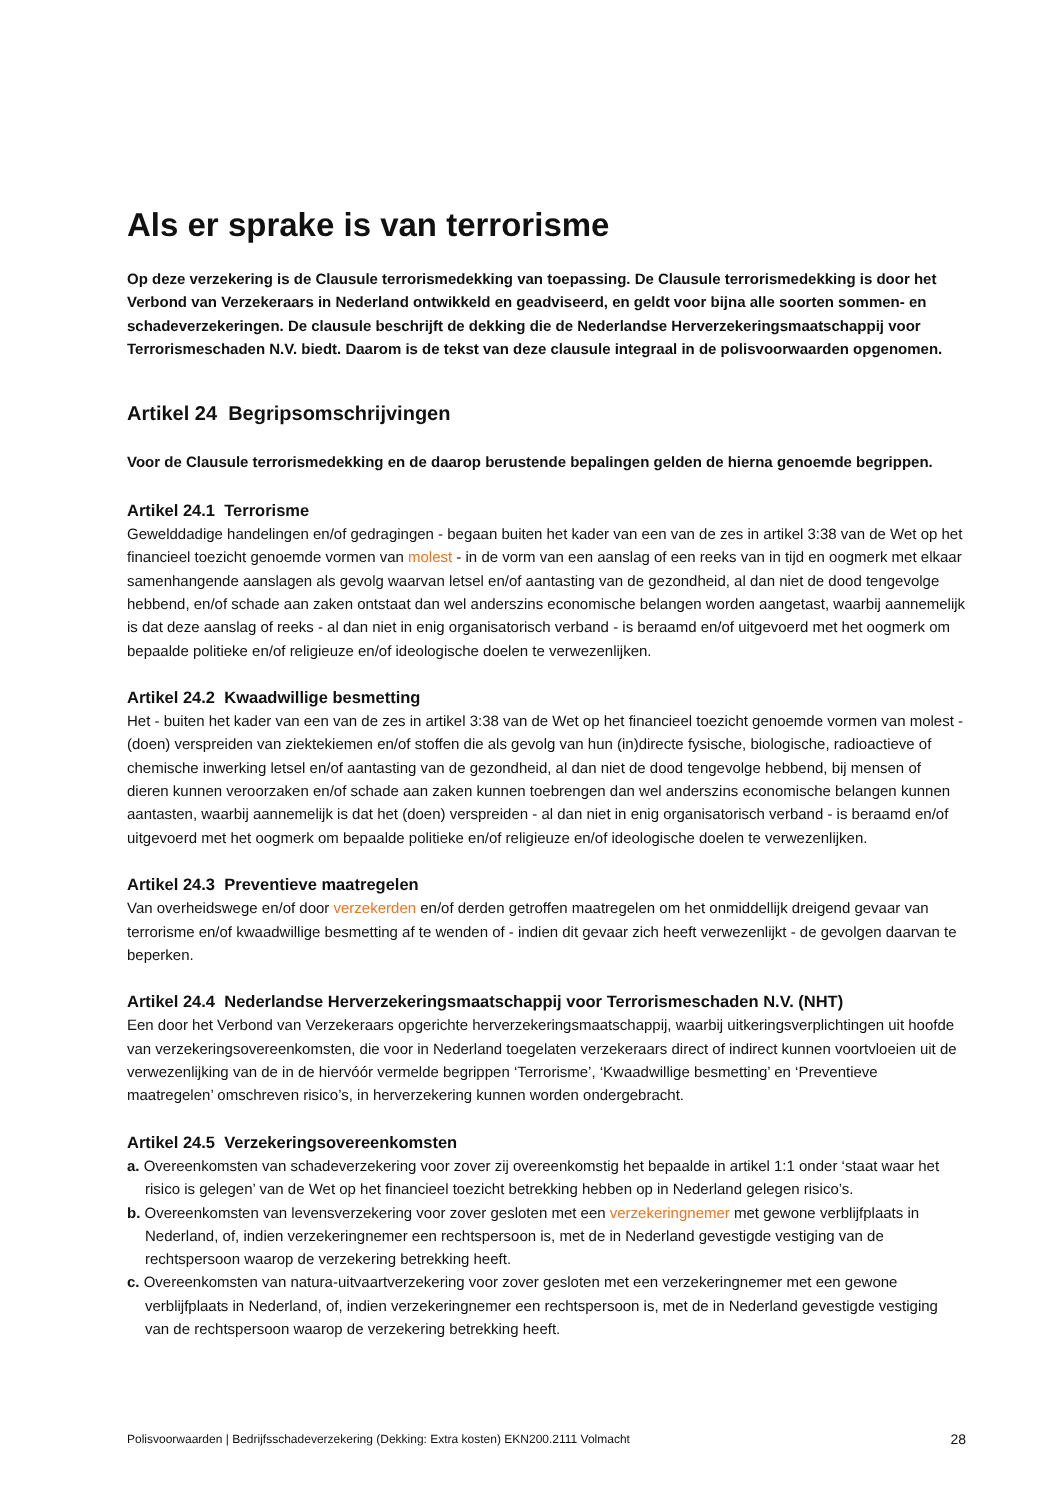Als er sprake is van terrorisme
Op deze verzekering is de Clausule terrorismedekking van toepassing. De Clausule terrorismedekking is door het Verbond van Verzekeraars in Nederland ontwikkeld en geadviseerd, en geldt voor bijna alle soorten sommen- en schadeverzekeringen. De clausule beschrijft de dekking die de Nederlandse Herverzekeringsmaatschappij voor Terrorismeschaden N.V. biedt. Daarom is de tekst van deze clausule integraal in de polisvoorwaarden opgenomen.
Artikel 24 Begripsomschrijvingen
Voor de Clausule terrorismedekking en de daarop berustende bepalingen gelden de hierna genoemde begrippen.
Artikel 24.1 Terrorisme
Gewelddadige handelingen en/of gedragingen - begaan buiten het kader van een van de zes in artikel 3:38 van de Wet op het financieel toezicht genoemde vormen van molest - in de vorm van een aanslag of een reeks van in tijd en oogmerk met elkaar samenhangende aanslagen als gevolg waarvan letsel en/of aantasting van de gezondheid, al dan niet de dood tengevolge hebbend, en/of schade aan zaken ontstaat dan wel anderszins economische belangen worden aangetast, waarbij aannemelijk is dat deze aanslag of reeks - al dan niet in enig organisatorisch verband - is beraamd en/of uitgevoerd met het oogmerk om bepaalde politieke en/of religieuze en/of ideologische doelen te verwezenlijken.
Artikel 24.2 Kwaadwillige besmetting
Het - buiten het kader van een van de zes in artikel 3:38 van de Wet op het financieel toezicht genoemde vormen van molest - (doen) verspreiden van ziektekiemen en/of stoffen die als gevolg van hun (in)directe fysische, biologische, radioactieve of chemische inwerking letsel en/of aantasting van de gezondheid, al dan niet de dood tengevolge hebbend, bij mensen of dieren kunnen veroorzaken en/of schade aan zaken kunnen toebrengen dan wel anderszins economische belangen kunnen aantasten, waarbij aannemelijk is dat het (doen) verspreiden - al dan niet in enig organisatorisch verband - is beraamd en/of uitgevoerd met het oogmerk om bepaalde politieke en/of religieuze en/of ideologische doelen te verwezenlijken.
Artikel 24.3 Preventieve maatregelen
Van overheidswege en/of door verzekerden en/of derden getroffen maatregelen om het onmiddellijk dreigend gevaar van terrorisme en/of kwaadwillige besmetting af te wenden of - indien dit gevaar zich heeft verwezenlijkt - de gevolgen daarvan te beperken.
Artikel 24.4 Nederlandse Herverzekeringsmaatschappij voor Terrorismeschaden N.V. (NHT)
Een door het Verbond van Verzekeraars opgerichte herverzekeringsmaatschappij, waarbij uitkeringsverplichtingen uit hoofde van verzekeringsovereenkomsten, die voor in Nederland toegelaten verzekeraars direct of indirect kunnen voortvloeien uit de verwezenlijking van de in de hiervóór vermelde begrippen ‘Terrorisme’, ‘Kwaadwillige besmetting’ en ‘Preventieve maatregelen’ omschreven risico’s, in herverzekering kunnen worden ondergebracht.
Artikel 24.5 Verzekeringsovereenkomsten
a. Overeenkomsten van schadeverzekering voor zover zij overeenkomstig het bepaalde in artikel 1:1 onder ‘staat waar het risico is gelegen’ van de Wet op het financieel toezicht betrekking hebben op in Nederland gelegen risico’s.
b. Overeenkomsten van levensverzekering voor zover gesloten met een verzekeringnemer met gewone verblijfplaats in Nederland, of, indien verzekeringnemer een rechtspersoon is, met de in Nederland gevestigde vestiging van de rechtspersoon waarop de verzekering betrekking heeft.
c. Overeenkomsten van natura-uitvaartverzekering voor zover gesloten met een verzekeringnemer met een gewone verblijfplaats in Nederland, of, indien verzekeringnemer een rechtspersoon is, met de in Nederland gevestigde vestiging van de rechtspersoon waarop de verzekering betrekking heeft.
Polisvoorwaarden | Bedrijfsschadeverzekering (Dekking: Extra kosten) EKN200.2111 Volmacht 28